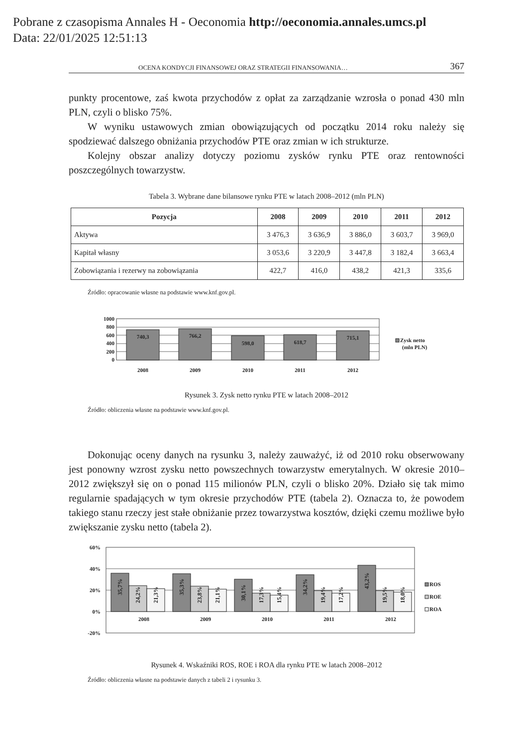Pobrane z czasopisma Annales H - Oeconomia http://oeconomia.annales.umcs.pl
Data: 22/01/2025 12:51:13
OCENA KONDYCJI FINANSOWEJ ORAZ STRATEGII FINANSOWANIA… 367
punkty procentowe, zaś kwota przychodów z opłat za zarządzanie wzrosła o ponad 430 mln PLN, czyli o blisko 75%.
W wyniku ustawowych zmian obowiązujących od początku 2014 roku należy się spodziewać dalszego obniżania przychodów PTE oraz zmian w ich strukturze.
Kolejny obszar analizy dotyczy poziomu zysków rynku PTE oraz rentowności poszczególnych towarzystw.
Tabela 3. Wybrane dane bilansowe rynku PTE w latach 2008–2012 (mln PLN)
| Pozycja | 2008 | 2009 | 2010 | 2011 | 2012 |
| --- | --- | --- | --- | --- | --- |
| Aktywa | 3 476,3 | 3 636,9 | 3 886,0 | 3 603,7 | 3 969,0 |
| Kapitał własny | 3 053,6 | 3 220,9 | 3 447,8 | 3 182,4 | 3 663,4 |
| Zobowiązania i rezerwy na zobowiązania | 422,7 | 416,0 | 438,2 | 421,3 | 335,6 |
Źródło: opracowanie własne na podstawie www.knf.gov.pl.
1000
800
600
400
200
0
740,3
766,2
598,0
618,7
715,1
2008
2009
2010
2011
2012
Zysk netto
(mln PLN)
Rysunek 3. Zysk netto rynku PTE w latach 2008–2012
Źródło: obliczenia własne na podstawie www.knf.gov.pl.
Dokonując oceny danych na rysunku 3, należy zauważyć, iż od 2010 roku obserwowany jest ponowny wzrost zysku netto powszechnych towarzystw emerytalnych. W okresie 2010–2012 zwiększył się on o ponad 115 milionów PLN, czyli o blisko 20%. Działo się tak mimo regularnie spadających w tym okresie przychodów PTE (tabela 2). Oznacza to, że powodem takiego stanu rzeczy jest stałe obniżanie przez towarzystwa kosztów, dzięki czemu możliwe było zwiększanie zysku netto (tabela 2).
60%
40%
20%
0%
-20%
2008
2009
2010
2011
2012
35,7%
24,2%
21,3%
35,3%
23,8%
21,1%
30,1%
17,3%
15,4%
34,2%
19,4%
17,2%
43,2%
19,5%
18,0%
ROS
ROE
ROA
Rysunek 4. Wskaźniki ROS, ROE i ROA dla rynku PTE w latach 2008–2012
Źródło: obliczenia własne na podstawie danych z tabeli 2 i rysunku 3.